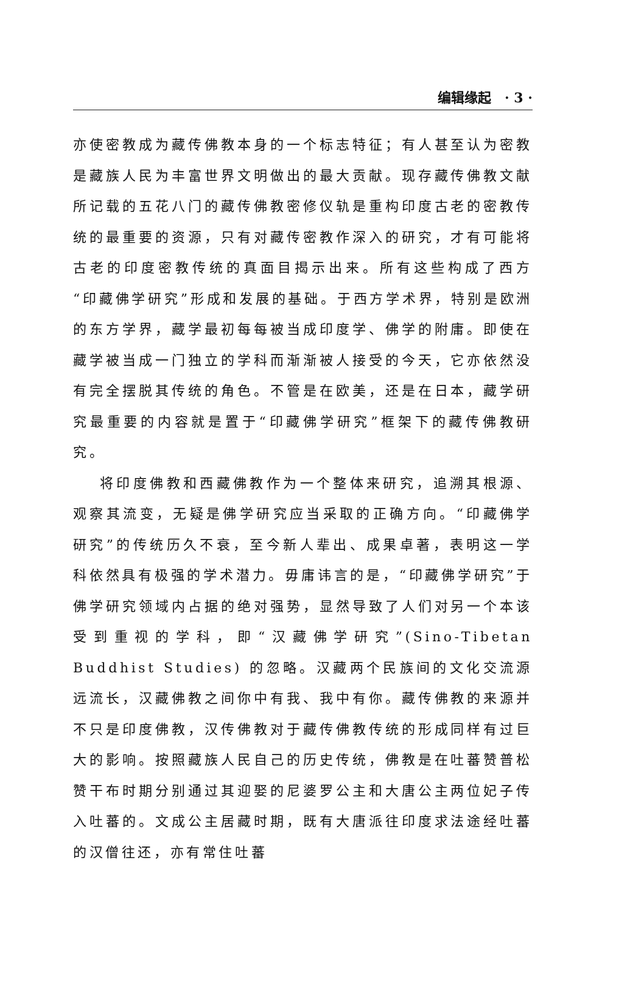编辑缘起　· 3 ·
亦使密教成为藏传佛教本身的一个标志特征；有人甚至认为密教是藏族人民为丰富世界文明做出的最大贡献。现存藏传佛教文献所记载的五花八门的藏传佛教密修仪轨是重构印度古老的密教传统的最重要的资源，只有对藏传密教作深入的研究，才有可能将古老的印度密教传统的真面目揭示出来。所有这些构成了西方“印藏佛学研究”形成和发展的基础。于西方学术界，特别是欧洲的东方学界，藏学最初每每被当成印度学、佛学的附庸。即使在藏学被当成一门独立的学科而渐渐被人接受的今天，它亦依然没有完全摆脱其传统的角色。不管是在欧美，还是在日本，藏学研究最重要的内容就是置于“印藏佛学研究”框架下的藏传佛教研究。
将印度佛教和西藏佛教作为一个整体来研究，追溯其根源、观察其流变，无疑是佛学研究应当采取的正确方向。“印藏佛学研究”的传统历久不衰，至今新人辈出、成果卓著，表明这一学科依然具有极强的学术潜力。毋庸讳言的是，“印藏佛学研究”于佛学研究领域内占据的绝对强势，显然导致了人们对另一个本该受到重视的学科，即“汉藏佛学研究”(Sino-Tibetan Buddhist Studies) 的忽略。汉藏两个民族间的文化交流源远流长，汉藏佛教之间你中有我、我中有你。藏传佛教的来源并不只是印度佛教，汉传佛教对于藏传佛教传统的形成同样有过巨大的影响。按照藏族人民自己的历史传统，佛教是在吐蕃赞普松赞干布时期分别通过其迎娶的尼婆罗公主和大唐公主两位妃子传入吐蕃的。文成公主居藏时期，既有大唐派往印度求法途经吐蕃的汉僧往还，亦有常住吐蕃